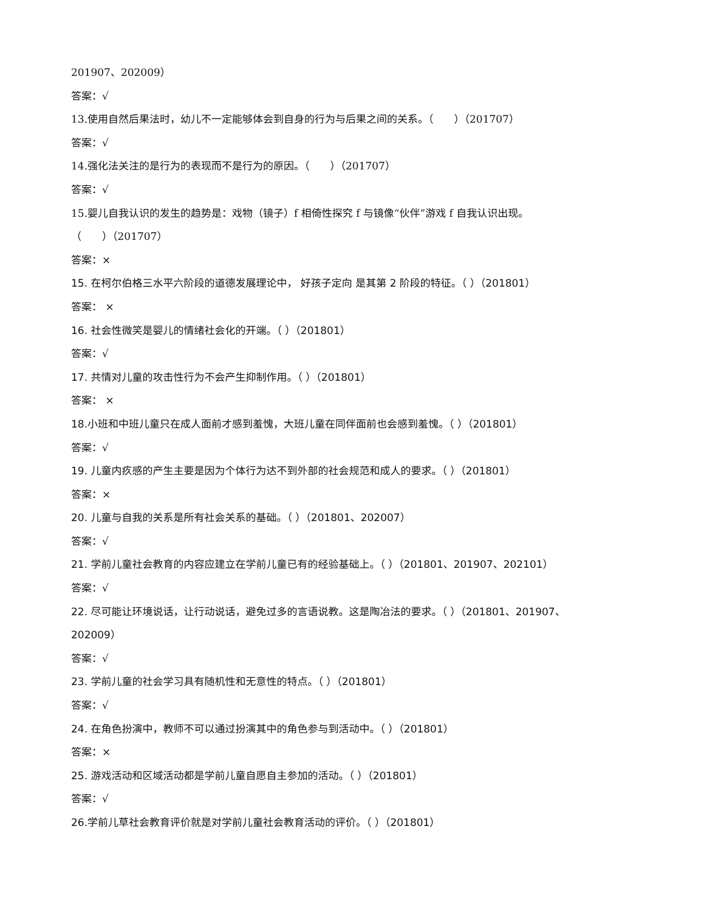201907、202009）
答案：√
13.使用自然后果法时，幼儿不一定能够体会到自身的行为与后果之间的关系。（　　）（201707）
答案：√
14.强化法关注的是行为的表现而不是行为的原因。（　　）（201707）
答案：√
15.婴儿自我认识的发生的趋势是：戏物（镜子）f 相倚性探究 f 与镜像“伙伴”游戏 f 自我认识出现。
（　　）（201707）
答案：×
15. 在柯尔伯格三水平六阶段的道德发展理论中， 好孩子定向 是其第 2 阶段的特征。（ ）（201801）
答案： ×
16. 社会性微笑是婴儿的情绪社会化的开端。（ ）（201801）
答案：√
17. 共情对儿童的攻击性行为不会产生抑制作用。（ ）（201801）
答案： ×
18.小班和中班儿童只在成人面前才感到羞愧，大班儿童在同伴面前也会感到羞愧。（ ）（201801）
答案：√
19. 儿童内疚感的产生主要是因为个体行为达不到外部的社会规范和成人的要求。（ ）（201801）
答案：×
20. 儿童与自我的关系是所有社会关系的基础。（ ）（201801、202007）
答案：√
21. 学前儿童社会教育的内容应建立在学前儿童已有的经验基础上。（ ）（201801、201907、202101）
答案：√
22. 尽可能让环境说话，让行动说话，避免过多的言语说教。这是陶冶法的要求。（ ）（201801、201907、
202009）
答案：√
23. 学前儿童的社会学习具有随机性和无意性的特点。（ ）（201801）
答案：√
24. 在角色扮演中，教师不可以通过扮演其中的角色参与到活动中。（ ）（201801）
答案：×
25. 游戏活动和区域活动都是学前儿童自愿自主参加的活动。（ ）（201801）
答案：√
26.学前儿草社会教育评价就是对学前儿童社会教育活动的评价。（ ）（201801）